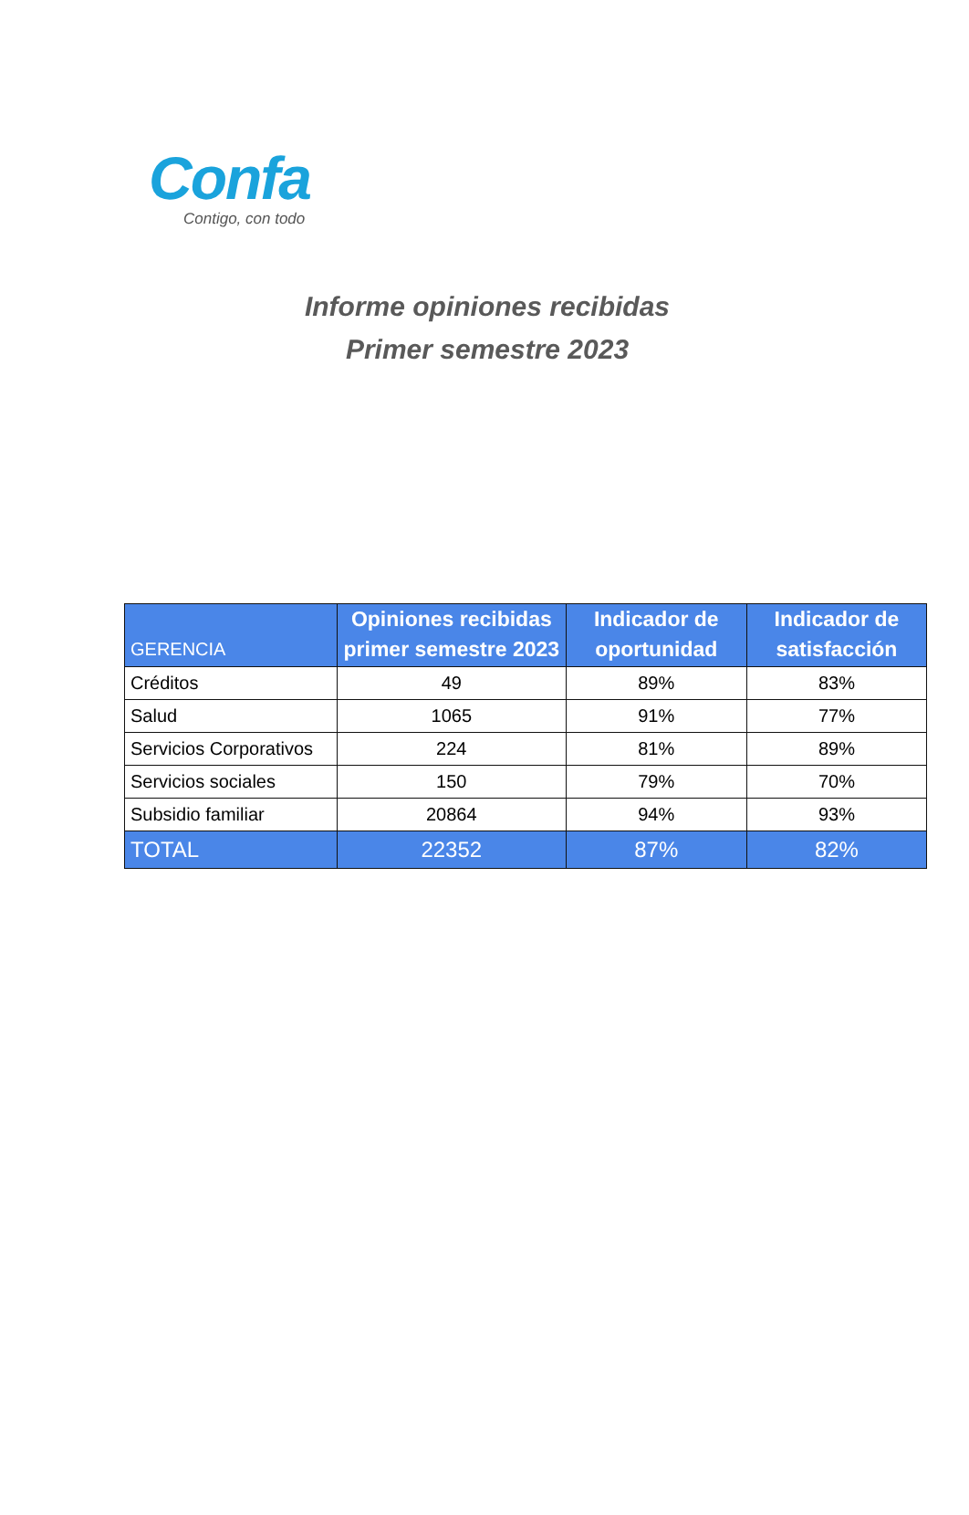Confa
Contigo, con todo
Informe opiniones recibidas
Primer semestre 2023
| GERENCIA | Opiniones recibidas primer semestre 2023 | Indicador de oportunidad | Indicador de satisfacción |
| --- | --- | --- | --- |
| Créditos | 49 | 89% | 83% |
| Salud | 1065 | 91% | 77% |
| Servicios Corporativos | 224 | 81% | 89% |
| Servicios sociales | 150 | 79% | 70% |
| Subsidio familiar | 20864 | 94% | 93% |
| TOTAL | 22352 | 87% | 82% |